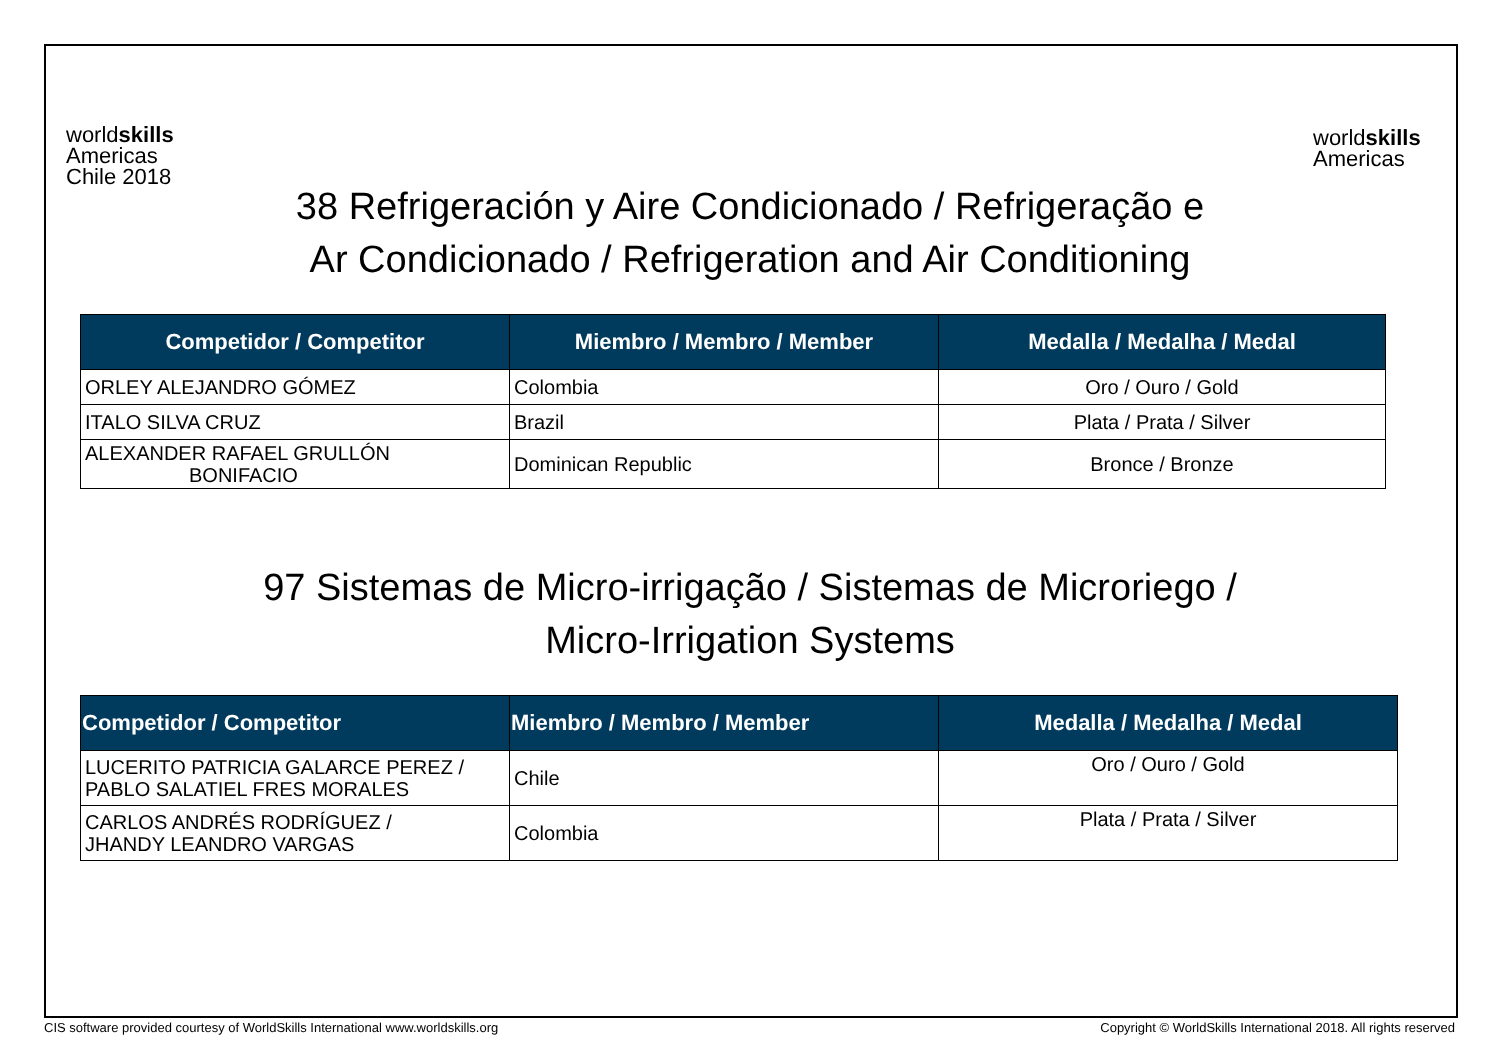worldskills
Americas
Chile 2018
worldskills
Americas
38 Refrigeración y Aire Condicionado / Refrigeração e
Ar Condicionado / Refrigeration and Air Conditioning
| Competidor / Competitor | Miembro / Membro / Member | Medalla / Medalha / Medal |
| --- | --- | --- |
| ORLEY ALEJANDRO GÓMEZ | Colombia | Oro / Ouro / Gold |
| ITALO SILVA CRUZ | Brazil | Plata / Prata / Silver |
| ALEXANDER RAFAEL GRULLÓN BONIFACIO | Dominican Republic | Bronce / Bronze |
97 Sistemas de Micro-irrigação / Sistemas de Microriego /
Micro-Irrigation Systems
| Competidor / Competitor | Miembro / Membro / Member | Medalla / Medalha / Medal |
| --- | --- | --- |
| LUCERITO PATRICIA GALARCE PEREZ / PABLO SALATIEL FRES MORALES | Chile | Oro / Ouro / Gold |
| CARLOS ANDRÉS RODRÍGUEZ / JHANDY LEANDRO VARGAS | Colombia | Plata / Prata / Silver |
CIS software provided courtesy of WorldSkills International www.worldskills.org
Copyright © WorldSkills International 2018. All rights reserved